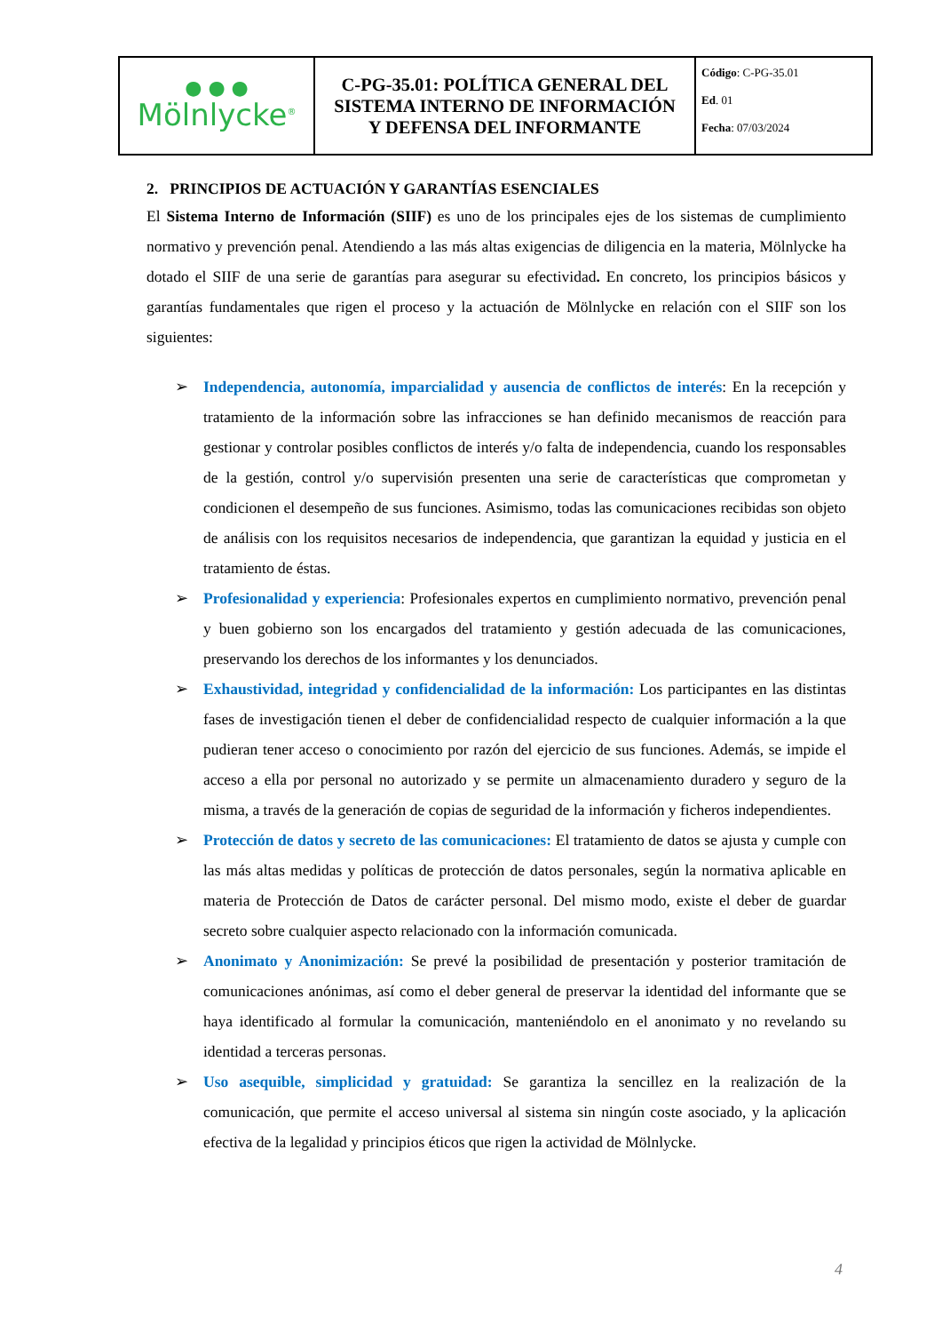| ● ● ● Mölnlycke<sup>®</sup> | C-PG-35.01: POLÍTICA GENERAL DEL SISTEMA INTERNO DE INFORMACIÓN Y DEFENSA DEL INFORMANTE | Código : C-PG-35.01 Ed . 01 Fecha : 07/03/2024 |
2. PRINCIPIOS DE ACTUACIÓN Y GARANTÍAS ESENCIALES
El Sistema Interno de Información (SIIF) es uno de los principales ejes de los sistemas de cumplimiento normativo y prevención penal. Atendiendo a las más altas exigencias de diligencia en la materia, Mölnlycke ha dotado el SIIF de una serie de garantías para asegurar su efectividad. En concreto, los principios básicos y garantías fundamentales que rigen el proceso y la actuación de Mölnlycke en relación con el SIIF son los siguientes:
➢ Independencia, autonomía, imparcialidad y ausencia de conflictos de interés: En la recepción y tratamiento de la información sobre las infracciones se han definido mecanismos de reacción para gestionar y controlar posibles conflictos de interés y/o falta de independencia, cuando los responsables de la gestión, control y/o supervisión presenten una serie de características que comprometan y condicionen el desempeño de sus funciones. Asimismo, todas las comunicaciones recibidas son objeto de análisis con los requisitos necesarios de independencia, que garantizan la equidad y justicia en el tratamiento de éstas.
➢ Profesionalidad y experiencia: Profesionales expertos en cumplimiento normativo, prevención penal y buen gobierno son los encargados del tratamiento y gestión adecuada de las comunicaciones, preservando los derechos de los informantes y los denunciados.
➢ Exhaustividad, integridad y confidencialidad de la información: Los participantes en las distintas fases de investigación tienen el deber de confidencialidad respecto de cualquier información a la que pudieran tener acceso o conocimiento por razón del ejercicio de sus funciones. Además, se impide el acceso a ella por personal no autorizado y se permite un almacenamiento duradero y seguro de la misma, a través de la generación de copias de seguridad de la información y ficheros independientes.
➢ Protección de datos y secreto de las comunicaciones: El tratamiento de datos se ajusta y cumple con las más altas medidas y políticas de protección de datos personales, según la normativa aplicable en materia de Protección de Datos de carácter personal. Del mismo modo, existe el deber de guardar secreto sobre cualquier aspecto relacionado con la información comunicada.
➢ Anonimato y Anonimización: Se prevé la posibilidad de presentación y posterior tramitación de comunicaciones anónimas, así como el deber general de preservar la identidad del informante que se haya identificado al formular la comunicación, manteniéndolo en el anonimato y no revelando su identidad a terceras personas.
➢ Uso asequible, simplicidad y gratuidad: Se garantiza la sencillez en la realización de la comunicación, que permite el acceso universal al sistema sin ningún coste asociado, y la aplicación efectiva de la legalidad y principios éticos que rigen la actividad de Mölnlycke.
4